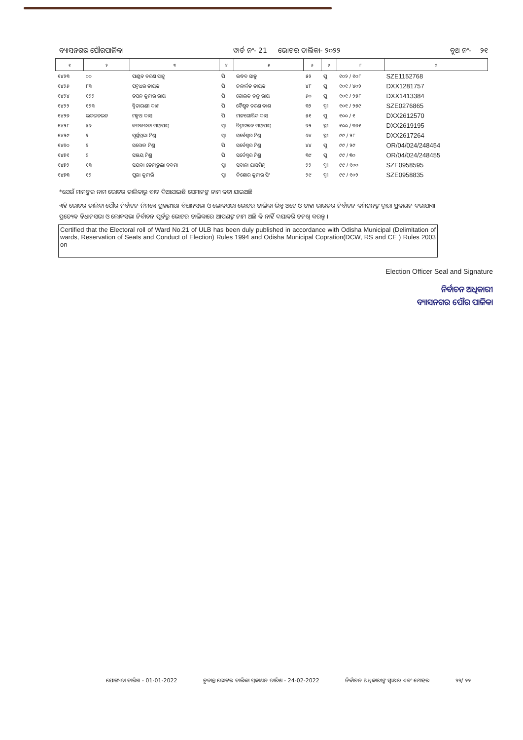ବ୍ୟାସନଗର ପୌରପାଳିକା ୱାର୍ଡ ନଂ- 21 ଭୋଟର ତାଲିକା- ୨୦୨୨ ବୁଥ ନଂ- ୨୧
| ୧ | ୨ | ୩ | ୪ | ୫ | ୬ | ୭ | ୮ | ୯ |
| --- | --- | --- | --- | --- | --- | --- | --- | --- |
| ୧୪୨୩ | ୦୦ | ପାଣ୍ଡବ ଚରଣ ସାହୁ | ପି | ଉଦ୍ଧବ ସାହୁ | ୫୨ | ପୁ | ୧୦୨ / ୧୦୮ | SZE1152768 |
| ୧୪୨୬ | ୮୩ | ପଦ୍ମଧର ନାୟକ | ପି | ଜନାର୍ଦ୍ଦନ ନାୟକ | ୪୮ | ପୁ | ୧୦୧ / ୪୦୨ | DXX1281757 |
| ୧୪୨୪ | ୧୨୨ | ତପନ କୁମାର ରାୟ | ପି | ଗୋଲକ ଚନ୍ଦ୍ର ରାୟ | ୬୦ | ପୁ | ୧୦୧ / ୨୫୮ | DXX1413384 |
| ୧୪୨୨ | ୧୨୩ | ସ୍ମିତାରାଣୀ ଦାଶ | ପି | ବୈଷ୍ଣବ ଚରଣ ଦାଶ | ୩୨ | ସ୍ତ୍ରୀ | ୧୦୧ / ୨୫୯ | SZE0276865 |
| ୧୪୨୭ | ଭଡଭଡଭଡ | ମନ୍ମଥ ଦାସ | ପି | ମାନଗୋବିନ୍ଦ ଦାସ | ୫୧ | ପୁ | ୧୦୦ / ୧ | DXX2612570 |
| ୧୪୨୮ | ୫୭ | କନକଲତା ମହାପାତ୍ର | ସ୍ୱା | ଚିତ୍ତରଞ୍ଜନ ମହାପାତ୍ର | ୭୨ | ସ୍ତ୍ରୀ | ୧୦୦ / ୩୬୧ | DXX2619195 |
| ୧୪୨୯ | ୨ | ପୂର୍ଣ୍ଣପ୍ରଭା ମିଶ୍ର | ସ୍ୱା | ସର୍ବେଶ୍ୱର ମିଶ୍ର | ୬୪ | ସ୍ତ୍ରୀ | ୯୯ / ୨୮ | DXX2617264 |
| ୧୪୭୦ | ୨ | ସରୋଜ ମିଶ୍ର | ପି | ସର୍ବେଶ୍ୱର ମିଶ୍ର | ୪୪ | ପୁ | ୯୯ / ୨୯ | OR/04/024/248454 |
| ୧୪୭୧ | ୨ | ସଞ୍ଜୟ ମିଶ୍ର | ପି | ସର୍ବେଶ୍ୱର ମିଶ୍ର | ୩୯ | ପୁ | ୯୯ / ୩୦ | OR/04/024/248455 |
| ୧୪୭୨ | ୧୩ | ସୟଦା ନେମାତୁଲା ବଦମା | ସ୍ୱା | ସବାନା ୟାସମିନ୍ | ୨୨ | ସ୍ତ୍ରୀ | ୯୯ / ୧୦୦ | SZE0958595 |
| ୧୪୭୩ | ୧୨ | ପୁଜା କୁମାରି | ସ୍ୱା | କିଶୋର କୁମାର ସିଂ | ୨୯ | ସ୍ତ୍ରୀ | ୯୯ / ୧୦୨ | SZE0958835 |
*ଯେଉଁ ମାନଙ୍କର ନାମ ଭୋଟର ତାଲିକାରୁ ବାଦ ଦିଆଯାଇଛି ସେମାନଙ୍କ ନାମ କଟା ଯାଇଅଛି
ଏହି ଭୋଟର ତାଲିକା ପୌର ନିର୍ବାଚନ ନିମନ୍ତେ ଗ୍ରହଣୀୟ। ବିଧାନସଭା ଓ ଲୋକସଭା ଭୋଟର ତାଲିକା ଭିନ୍ନ ଅଟେ ଓ ତାହା ଭାରତର ନିର୍ବାଚନ କମିଶନଙ୍କ ଦ୍ୱାରା ପ୍ରକାଶନ କରାଯାଏ। ପ୍ରତ୍ୟେକ ବିଧାନସଭା ଓ ଲୋକସଭା ନିର୍ବାଚନ ପୂର୍ବରୁ ଭୋଟର ତାଲିକାରେ ଆପଣଙ୍କ ନାମ ଅଛି କି ନାହିଁ ଦୟାକରି ତନଖି କରନ୍ତୁ ।
Certified that the Electoral roll of Ward No.21 of ULB has been duly published in accordance with Odisha Municipal (Delimitation of wards, Reservation of Seats and Conduct of Election) Rules 1994 and Odisha Municipal Copration(DCW, RS and CE ) Rules 2003 on
Election Officer Seal and Signature
ନିର୍ବାଚନ ଅଧିକାରୀ
ବ୍ୟାସନଗର ପୌର ପାଳିକା
ଯୋଗ୍ୟତା ତାରିଖ - 01-01-2022 ଚୁଡାନ୍ତ ଭୋଟର ତାଲିକା ପ୍ରକାଶନ ତାରିଖ - 24-02-2022 ନିର୍ବାଚନ ଅଧିକାରୀଙ୍କ ସ୍ୱାକ୍ଷର ଏବଂ ମୋହର ୨୨/ ୨୨